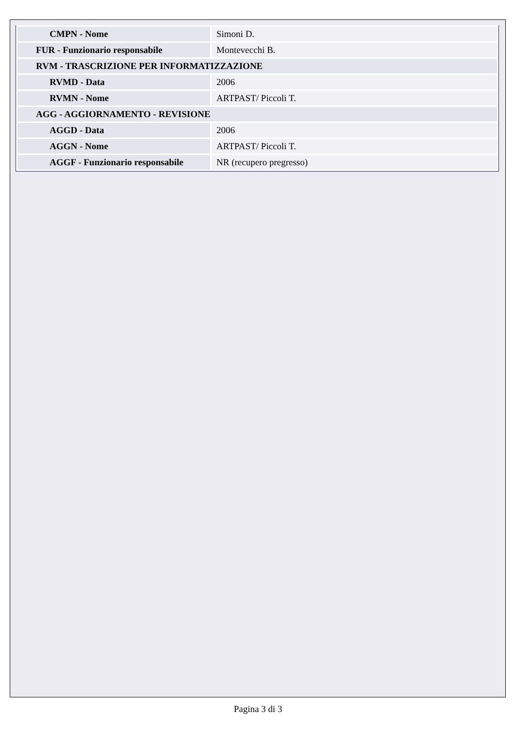| CMPN - Nome | Simoni D. |
| FUR - Funzionario responsabile | Montevecchi B. |
| RVM - TRASCRIZIONE PER INFORMATIZZAZIONE | |
| RVMD - Data | 2006 |
| RVMN - Nome | ARTPAST/ Piccoli T. |
| AGG - AGGIORNAMENTO - REVISIONE | |
| AGGD - Data | 2006 |
| AGGN - Nome | ARTPAST/ Piccoli T. |
| AGGF - Funzionario responsabile | NR (recupero pregresso) |
Pagina 3 di 3